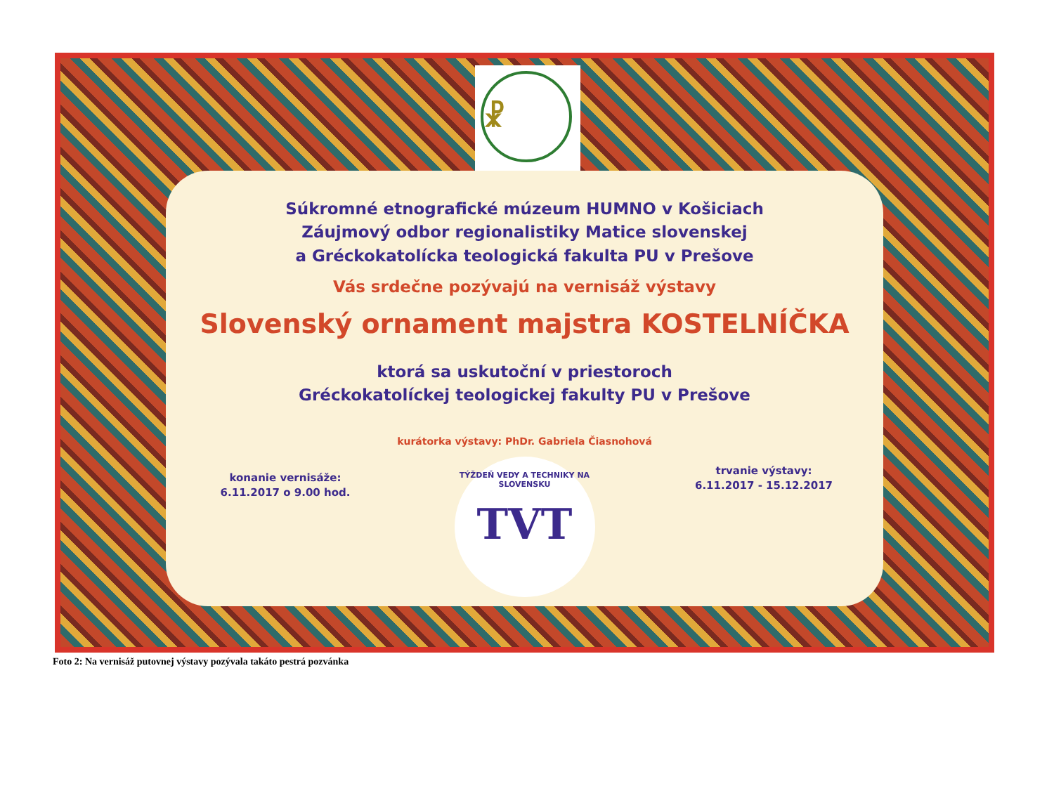☧
Súkromné etnografické múzeum HUMNO v Košiciach
Záujmový odbor regionalistiky Matice slovenskej
a Gréckokatolícka teologická fakulta PU v Prešove
Vás srdečne pozývajú na vernisáž výstavy
Slovenský ornament majstra KOSTELNÍČKA
ktorá sa uskutoční v priestoroch
Gréckokatolíckej teologickej fakulty PU v Prešove
kurátorka výstavy: PhDr. Gabriela Čiasnohová
konanie vernisáže:
6.11.2017 o 9.00 hod.
TÝŽDEŇ VEDY A TECHNIKY NA SLOVENSKU
TVT
trvanie výstavy:
6.11.2017 - 15.12.2017
Foto 2: Na vernisáž putovnej výstavy pozývala takáto pestrá pozvánka